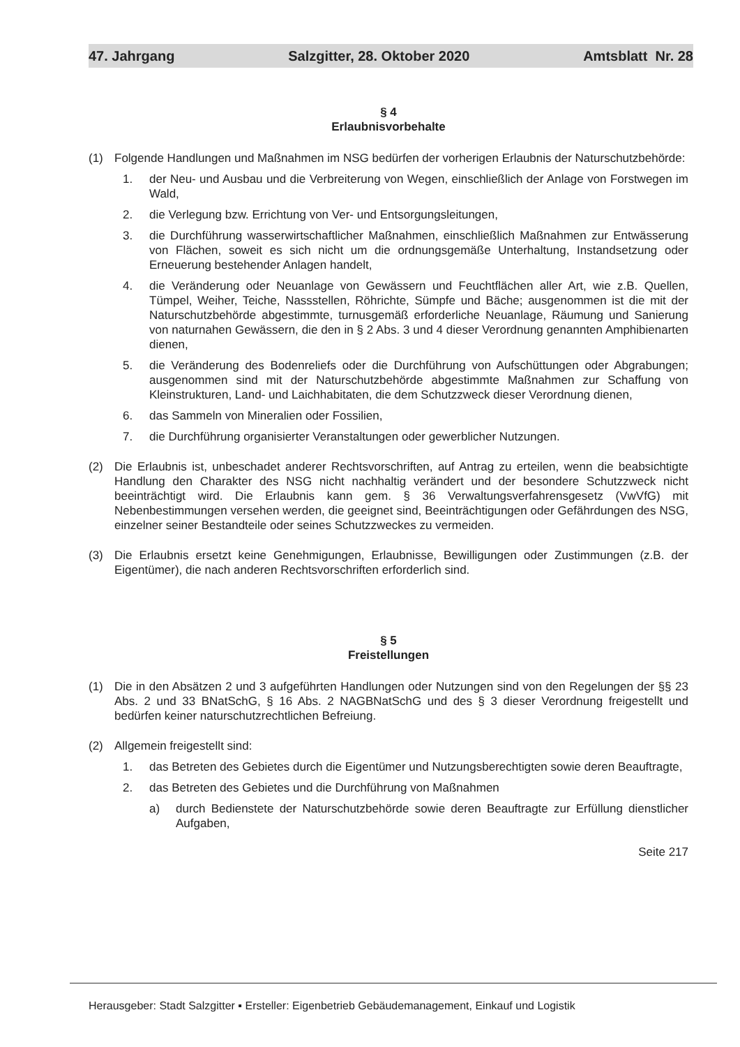47. Jahrgang Salzgitter, 28. Oktober 2020 Amtsblatt Nr. 28
§ 4
Erlaubnisvorbehalte
(1) Folgende Handlungen und Maßnahmen im NSG bedürfen der vorherigen Erlaubnis der Naturschutzbehörde:
1. der Neu- und Ausbau und die Verbreiterung von Wegen, einschließlich der Anlage von Forstwegen im Wald,
2. die Verlegung bzw. Errichtung von Ver- und Entsorgungsleitungen,
3. die Durchführung wasserwirtschaftlicher Maßnahmen, einschließlich Maßnahmen zur Entwässerung von Flächen, soweit es sich nicht um die ordnungsgemäße Unterhaltung, Instandsetzung oder Erneuerung bestehender Anlagen handelt,
4. die Veränderung oder Neuanlage von Gewässern und Feuchtflächen aller Art, wie z.B. Quellen, Tümpel, Weiher, Teiche, Nassstellen, Röhrichte, Sümpfe und Bäche; ausgenommen ist die mit der Naturschutzbehörde abgestimmte, turnusgemäß erforderliche Neuanlage, Räumung und Sanierung von naturnahen Gewässern, die den in § 2 Abs. 3 und 4 dieser Verordnung genannten Amphibienarten dienen,
5. die Veränderung des Bodenreliefs oder die Durchführung von Aufschüttungen oder Abgrabungen; ausgenommen sind mit der Naturschutzbehörde abgestimmte Maßnahmen zur Schaffung von Kleinstrukturen, Land- und Laichhabitaten, die dem Schutzzweck dieser Verordnung dienen,
6. das Sammeln von Mineralien oder Fossilien,
7. die Durchführung organisierter Veranstaltungen oder gewerblicher Nutzungen.
(2) Die Erlaubnis ist, unbeschadet anderer Rechtsvorschriften, auf Antrag zu erteilen, wenn die beabsichtigte Handlung den Charakter des NSG nicht nachhaltig verändert und der besondere Schutzzweck nicht beeinträchtigt wird. Die Erlaubnis kann gem. § 36 Verwaltungsverfahrensgesetz (VwVfG) mit Nebenbestimmungen versehen werden, die geeignet sind, Beeinträchtigungen oder Gefährdungen des NSG, einzelner seiner Bestandteile oder seines Schutzzweckes zu vermeiden.
(3) Die Erlaubnis ersetzt keine Genehmigungen, Erlaubnisse, Bewilligungen oder Zustimmungen (z.B. der Eigentümer), die nach anderen Rechtsvorschriften erforderlich sind.
§ 5
Freistellungen
(1) Die in den Absätzen 2 und 3 aufgeführten Handlungen oder Nutzungen sind von den Regelungen der §§ 23 Abs. 2 und 33 BNatSchG, § 16 Abs. 2 NAGBNatSchG und des § 3 dieser Verordnung freigestellt und bedürfen keiner naturschutzrechtlichen Befreiung.
(2) Allgemein freigestellt sind:
1. das Betreten des Gebietes durch die Eigentümer und Nutzungsberechtigten sowie deren Beauftragte,
2. das Betreten des Gebietes und die Durchführung von Maßnahmen
a) durch Bedienstete der Naturschutzbehörde sowie deren Beauftragte zur Erfüllung dienstlicher Aufgaben,
Seite 217
Herausgeber: Stadt Salzgitter ▪ Ersteller: Eigenbetrieb Gebäudemanagement, Einkauf und Logistik